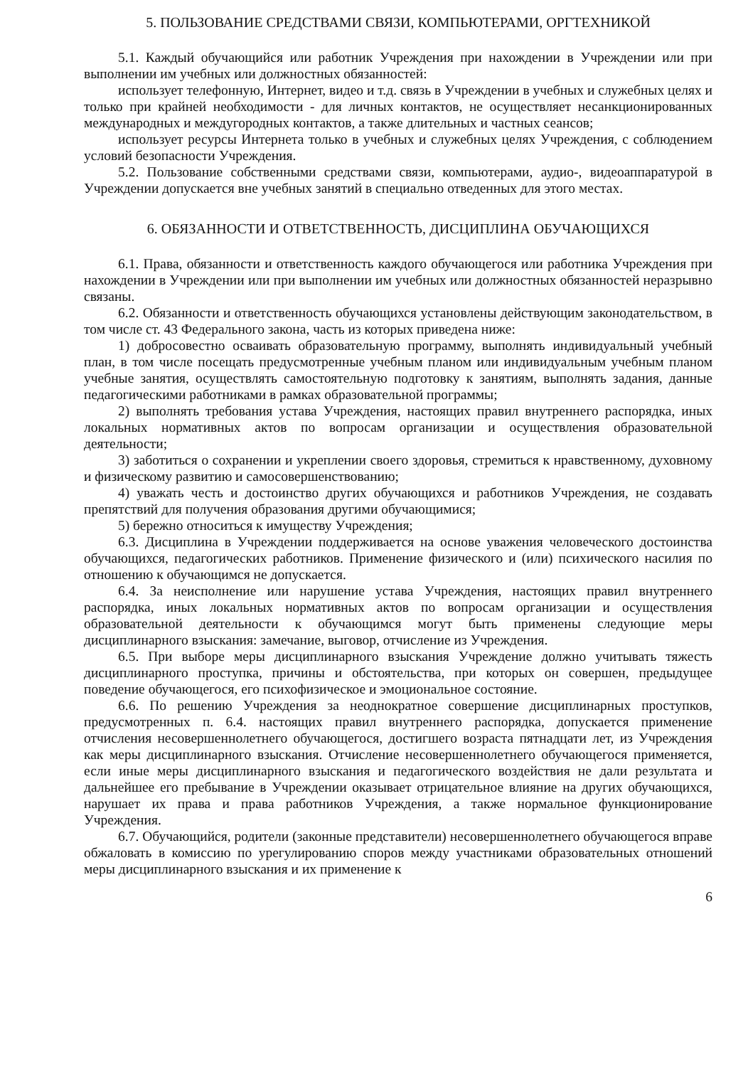5. ПОЛЬЗОВАНИЕ СРЕДСТВАМИ СВЯЗИ, КОМПЬЮТЕРАМИ, ОРГТЕХНИКОЙ
5.1. Каждый обучающийся или работник Учреждения при нахождении в Учреждении или при выполнении им учебных или должностных обязанностей:
использует телефонную, Интернет, видео и т.д. связь в Учреждении в учебных и служебных целях и только при крайней необходимости - для личных контактов, не осуществляет несанкционированных международных и междугородных контактов, а также длительных и частных сеансов;
использует ресурсы Интернета только в учебных и служебных целях Учреждения, с соблюдением условий безопасности Учреждения.
5.2. Пользование собственными средствами связи, компьютерами, аудио-, видеоаппаратурой в Учреждении допускается вне учебных занятий в специально отведенных для этого местах.
6. ОБЯЗАННОСТИ И ОТВЕТСТВЕННОСТЬ, ДИСЦИПЛИНА ОБУЧАЮЩИХСЯ
6.1. Права, обязанности и ответственность каждого обучающегося или работника Учреждения при нахождении в Учреждении или при выполнении им учебных или должностных обязанностей неразрывно связаны.
6.2. Обязанности и ответственность обучающихся установлены действующим законодательством, в том числе ст. 43 Федерального закона, часть из которых приведена ниже:
1) добросовестно осваивать образовательную программу, выполнять индивидуальный учебный план, в том числе посещать предусмотренные учебным планом или индивидуальным учебным планом учебные занятия, осуществлять самостоятельную подготовку к занятиям, выполнять задания, данные педагогическими работниками в рамках образовательной программы;
2) выполнять требования устава Учреждения, настоящих правил внутреннего распорядка, иных локальных нормативных актов по вопросам организации и осуществления образовательной деятельности;
3) заботиться о сохранении и укреплении своего здоровья, стремиться к нравственному, духовному и физическому развитию и самосовершенствованию;
4) уважать честь и достоинство других обучающихся и работников Учреждения, не создавать препятствий для получения образования другими обучающимися;
5) бережно относиться к имуществу Учреждения;
6.3. Дисциплина в Учреждении поддерживается на основе уважения человеческого достоинства обучающихся, педагогических работников. Применение физического и (или) психического насилия по отношению к обучающимся не допускается.
6.4. За неисполнение или нарушение устава Учреждения, настоящих правил внутреннего распорядка, иных локальных нормативных актов по вопросам организации и осуществления образовательной деятельности к обучающимся могут быть применены следующие меры дисциплинарного взыскания: замечание, выговор, отчисление из Учреждения.
6.5. При выборе меры дисциплинарного взыскания Учреждение должно учитывать тяжесть дисциплинарного проступка, причины и обстоятельства, при которых он совершен, предыдущее поведение обучающегося, его психофизическое и эмоциональное состояние.
6.6. По решению Учреждения за неоднократное совершение дисциплинарных проступков, предусмотренных п. 6.4. настоящих правил внутреннего распорядка, допускается применение отчисления несовершеннолетнего обучающегося, достигшего возраста пятнадцати лет, из Учреждения как меры дисциплинарного взыскания. Отчисление несовершеннолетнего обучающегося применяется, если иные меры дисциплинарного взыскания и педагогического воздействия не дали результата и дальнейшее его пребывание в Учреждении оказывает отрицательное влияние на других обучающихся, нарушает их права и права работников Учреждения, а также нормальное функционирование Учреждения.
6.7. Обучающийся, родители (законные представители) несовершеннолетнего обучающегося вправе обжаловать в комиссию по урегулированию споров между участниками образовательных отношений меры дисциплинарного взыскания и их применение к
6